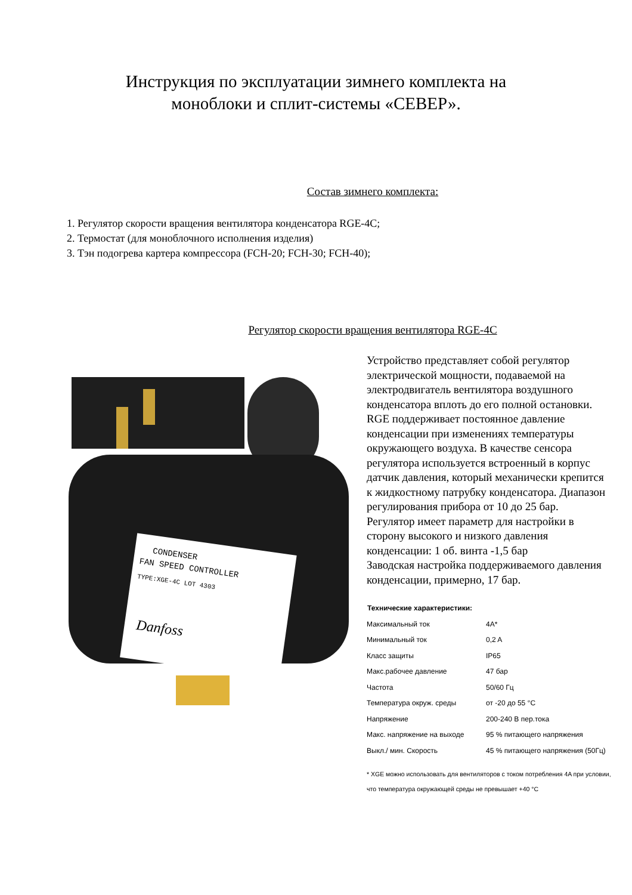Инструкция по эксплуатации зимнего комплекта на
моноблоки и сплит-системы «СЕВЕР».
Состав зимнего комплекта:
1. Регулятор скорости вращения вентилятора конденсатора RGE-4C;
2. Термостат (для моноблочного исполнения изделия)
3. Тэн подогрева картера компрессора (FCH-20; FCH-30; FCH-40);
Регулятор скорости вращения вентилятора RGE-4C
CONDENSER
FAN SPEED CONTROLLER
TYPE:XGE-4C LOT 4303
Danfoss
Устройство представляет собой регулятор электрической мощности, подаваемой на электродвигатель вентилятора воздушного конденсатора вплоть до его полной остановки. RGE поддерживает постоянное давление конденсации при изменениях температуры окружающего воздуха. В качестве сенсора регулятора используется встроенный в корпус датчик давления, который механически крепится к жидкостному патрубку конденсатора. Диапазон регулирования прибора от 10 до 25 бар.
Регулятор имеет параметр для настройки в сторону высокого и низкого давления конденсации: 1 об. винта -1,5 бар
Заводская настройка поддерживаемого давления конденсации, примерно, 17 бар.
| Технические характеристики: | |
| --- | --- |
| Максимальный ток | 4A* |
| Минимальный ток | 0,2 A |
| Класс защиты | IP65 |
| Макс.рабочее давление | 47 бар |
| Частота | 50/60 Гц |
| Температура окруж. среды | от -20 до 55 °C |
| Напряжение | 200-240 В пер.тока |
| Макс. напряжение на выходе | 95 % питающего напряжения |
| Выкл./ мин. Скорость | 45 % питающего напряжения (50Гц) |
* XGE можно использовать для вентиляторов с током потребления 4A при условии, что температура окружающей среды не превышает +40 °C